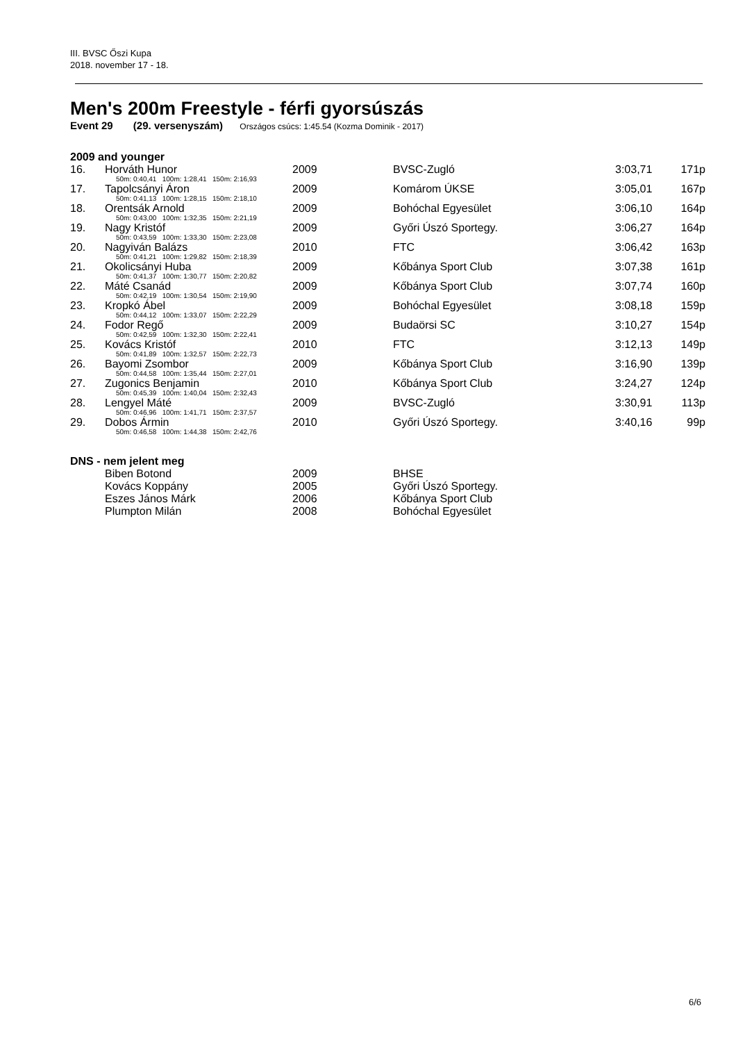III. BVSC Őszi Kupa
2018. november 17 - 18.
Men's 200m Freestyle - férfi gyorsúszás
Event 29 (29. versenyszám) Országos csúcs: 1:45.54 (Kozma Dominik - 2017)
2009 and younger
| 16. | Horváth Hunor | 2009 | BVSC-Zugló | 3:03,71 | 171p |
| 50m: 0:40,41 100m: 1:28,41 150m: 2:16,93 | | | | | |
| 17. | Tapolcsányi Áron | 2009 | Komárom ÚKSE | 3:05,01 | 167p |
| 50m: 0:41,13 100m: 1:28,15 150m: 2:18,10 | | | | | |
| 18. | Orentsák Arnold | 2009 | Bohóchal Egyesület | 3:06,10 | 164p |
| 50m: 0:43,00 100m: 1:32,35 150m: 2:21,19 | | | | | |
| 19. | Nagy Kristóf | 2009 | Győri Úszó Sportegy. | 3:06,27 | 164p |
| 50m: 0:43,59 100m: 1:33,30 150m: 2:23,08 | | | | | |
| 20. | Nagyiván Balázs | 2010 | FTC | 3:06,42 | 163p |
| 50m: 0:41,21 100m: 1:29,82 150m: 2:18,39 | | | | | |
| 21. | Okolicsányi Huba | 2009 | Kőbánya Sport Club | 3:07,38 | 161p |
| 50m: 0:41,37 100m: 1:30,77 150m: 2:20,82 | | | | | |
| 22. | Máté Csanád | 2009 | Kőbánya Sport Club | 3:07,74 | 160p |
| 50m: 0:42,19 100m: 1:30,54 150m: 2:19,90 | | | | | |
| 23. | Kropkó Ábel | 2009 | Bohóchal Egyesület | 3:08,18 | 159p |
| 50m: 0:44,12 100m: 1:33,07 150m: 2:22,29 | | | | | |
| 24. | Fodor Regő | 2009 | Budaörsi SC | 3:10,27 | 154p |
| 50m: 0:42,59 100m: 1:32,30 150m: 2:22,41 | | | | | |
| 25. | Kovács Kristóf | 2010 | FTC | 3:12,13 | 149p |
| 50m: 0:41,89 100m: 1:32,57 150m: 2:22,73 | | | | | |
| 26. | Bayomi Zsombor | 2009 | Kőbánya Sport Club | 3:16,90 | 139p |
| 50m: 0:44,58 100m: 1:35,44 150m: 2:27,01 | | | | | |
| 27. | Zugonics Benjamin | 2010 | Kőbánya Sport Club | 3:24,27 | 124p |
| 50m: 0:45,39 100m: 1:40,04 150m: 2:32,43 | | | | | |
| 28. | Lengyel Máté | 2009 | BVSC-Zugló | 3:30,91 | 113p |
| 50m: 0:46,96 100m: 1:41,71 150m: 2:37,57 | | | | | |
| 29. | Dobos Ármin | 2010 | Győri Úszó Sportegy. | 3:40,16 | 99p |
| 50m: 0:46,58 100m: 1:44,38 150m: 2:42,76 | | | | | |
DNS - nem jelent meg
| | Biben Botond | 2009 | BHSE |
| | Kovács Koppány | 2005 | Győri Úszó Sportegy. |
| | Eszes János Márk | 2006 | Kőbánya Sport Club |
| | Plumpton Milán | 2008 | Bohóchal Egyesület |
6/6